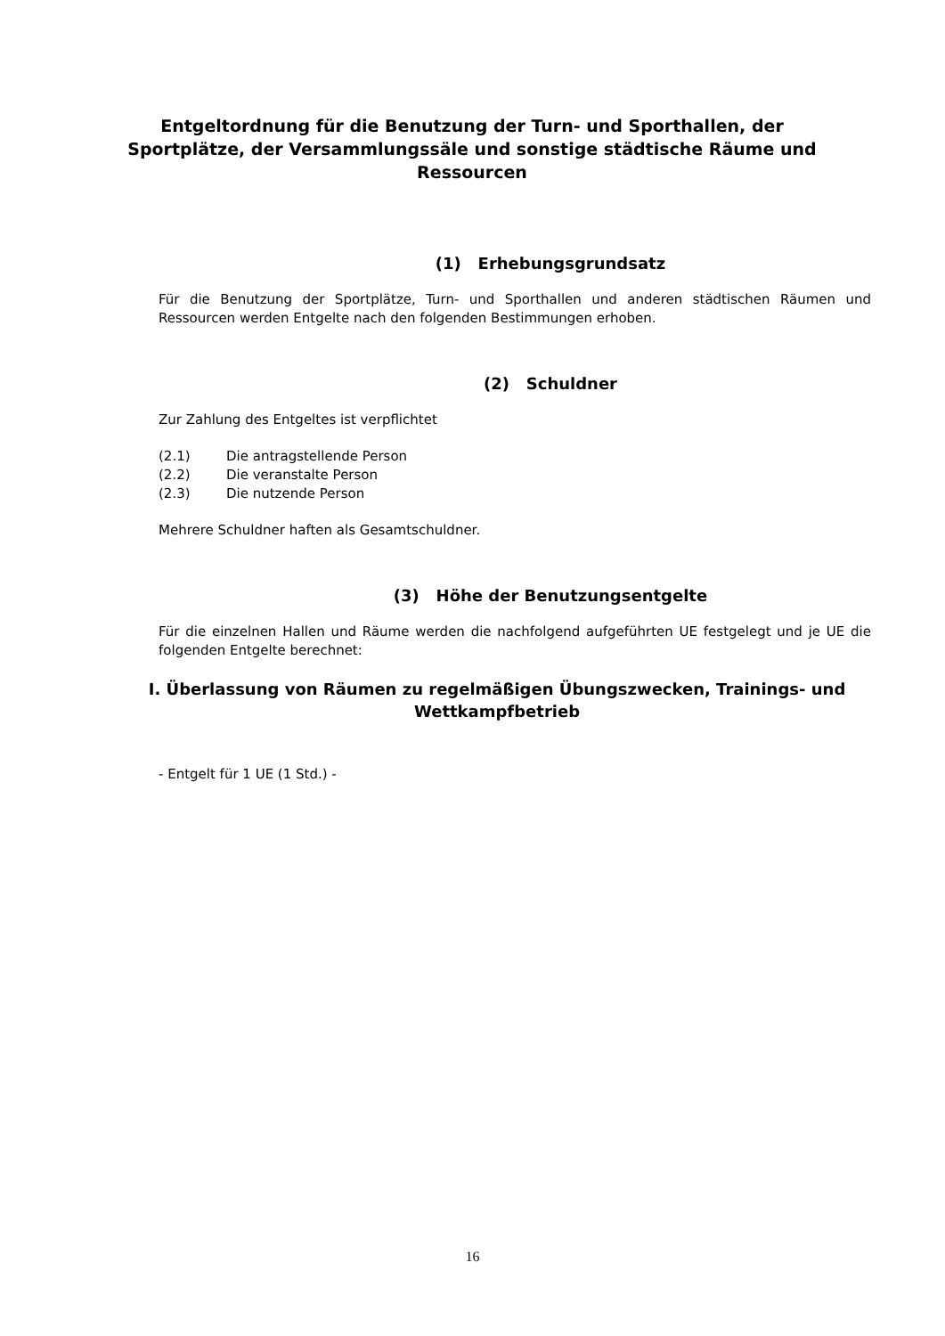Entgeltordnung für die Benutzung der Turn- und Sporthallen, der Sportplätze, der Versammlungssäle und sonstige städtische Räume und Ressourcen
(1) Erhebungsgrundsatz
Für die Benutzung der Sportplätze, Turn- und Sporthallen und anderen städtischen Räumen und Ressourcen werden Entgelte nach den folgenden Bestimmungen erhoben.
(2) Schuldner
Zur Zahlung des Entgeltes ist verpflichtet
(2.1) Die antragstellende Person
(2.2) Die veranstalte Person
(2.3) Die nutzende Person
Mehrere Schuldner haften als Gesamtschuldner.
(3) Höhe der Benutzungsentgelte
Für die einzelnen Hallen und Räume werden die nachfolgend aufgeführten UE festgelegt und je UE die folgenden Entgelte berechnet:
I. Überlassung von Räumen zu regelmäßigen Übungszwecken, Trainings- und Wettkampfbetrieb
- Entgelt für 1 UE (1 Std.) -
16